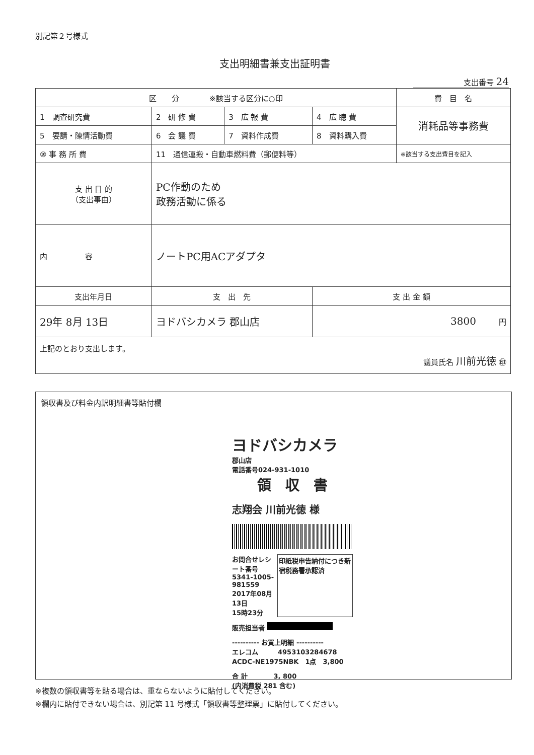別記第２号様式
支出明細書兼支出証明書
支出番号 24
| 区 分 ※該当する区分に○印 | | | | 費 目 名 |
| 1 調査研究費 | 2 研 修 費 | 3 広 報 費 | 4 広 聴 費 | 消耗品等事務費 |
| 5 要請・陳情活動費 | 6 会 議 費 | 7 資料作成費 | 8 資料購入費 | |
| ⑩ 事 務 所 費 | 11 通信運搬・自動車燃料費（郵便料等） | | | ※該当する支出費目を記入 |
| 支 出 目 的 （支出事由） | PC作動のため 政務活動に係る | | | |
| 内 容 | ノートPC用ACアダプタ | | | |
| 支出年月日 | 支 出 先 | | 支 出 金 額 | |
| 29年 8月 13日 | ヨドバシカメラ 郡山店 | | 3800 円 | |
| 上記のとおり支出します。 議員氏名 川前光徳 ㊞ | | | | |
領収書及び料金内訳明細書等貼付欄
ヨドバシカメラ
郡山店
電話番号024-931-1010
領　収　書
志翔会 川前光徳 様
お問合せレシート番号
5341-1005-981559
2017年08月13日
15時23分
印紙税申告納付につき新宿税務署承認済
販売担当者
---------- お買上明細 ----------
エレコム　　　4953103284678
ACDC-NE1975NBK　1点　3,800
合 計　　　　3, 800
(内消費税 281 含む)
※複数の領収書等を貼る場合は、重ならないように貼付してください。
※欄内に貼付できない場合は、別記第 11 号様式「領収書等整理票」に貼付してください。